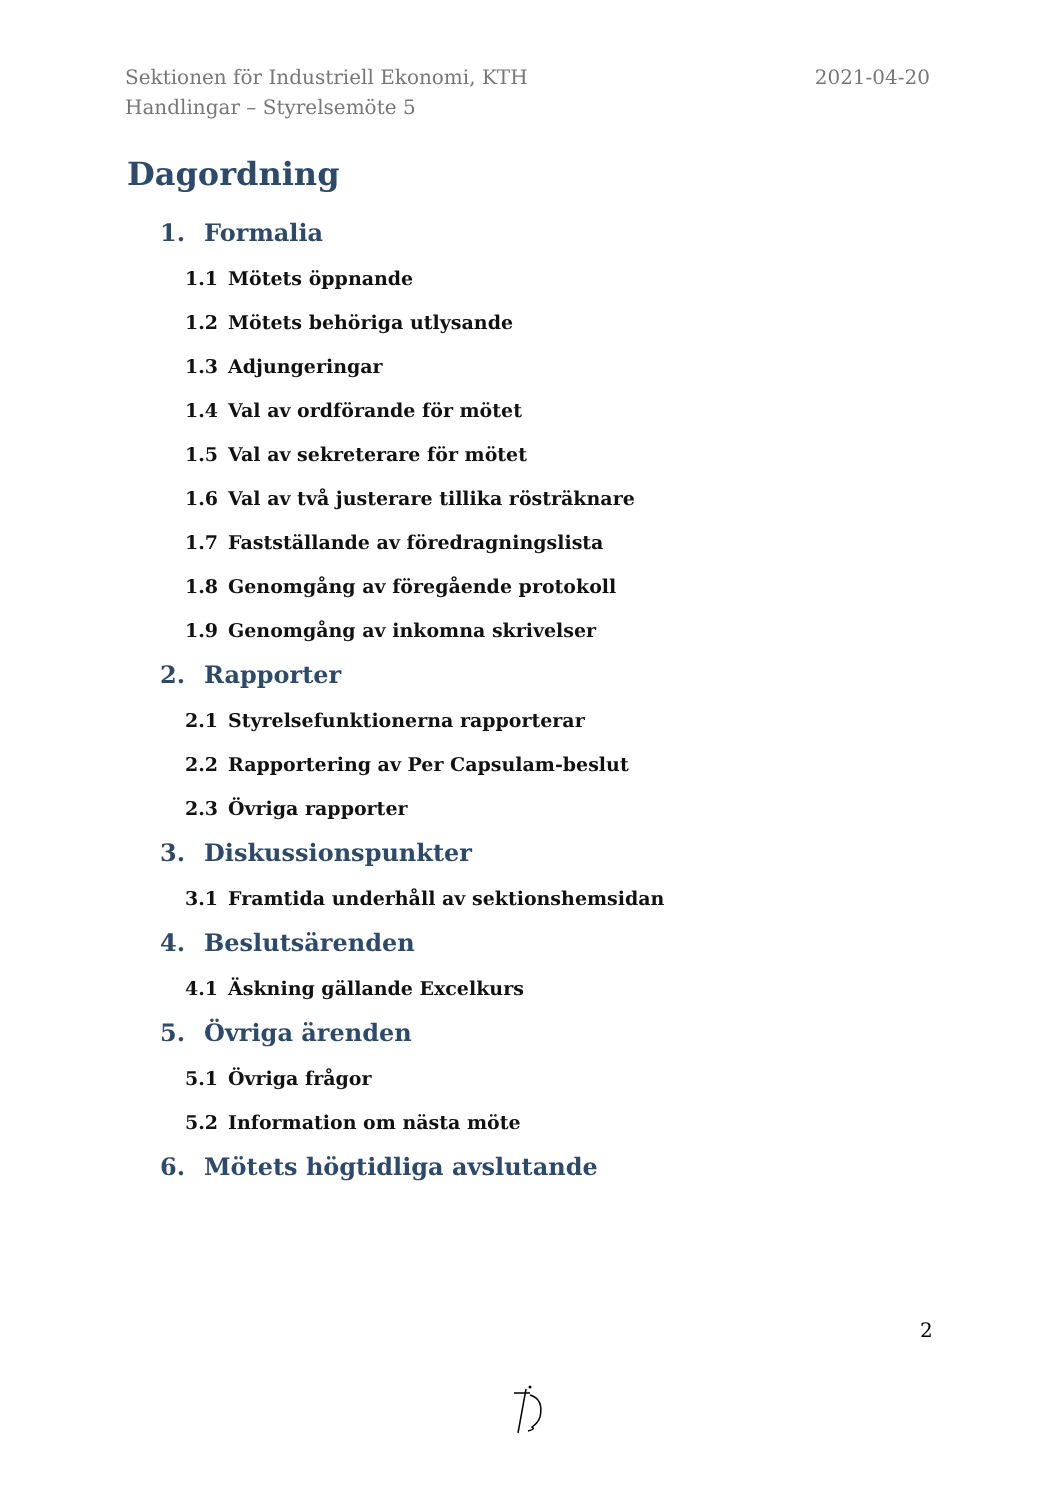2021-04-20 Sektionen för Industriell Ekonomi, KTH
Handlingar – Styrelsemöte 5
Dagordning
1. Formalia
1.1 Mötets öppnande
1.2 Mötets behöriga utlysande
1.3 Adjungeringar
1.4 Val av ordförande för mötet
1.5 Val av sekreterare för mötet
1.6 Val av två justerare tillika rösträknare
1.7 Fastställande av föredragningslista
1.8 Genomgång av föregående protokoll
1.9 Genomgång av inkomna skrivelser
2. Rapporter
2.1 Styrelsefunktionerna rapporterar
2.2 Rapportering av Per Capsulam-beslut
2.3 Övriga rapporter
3. Diskussionspunkter
3.1 Framtida underhåll av sektionshemsidan
4. Beslutsärenden
4.1 Äskning gällande Excelkurs
5. Övriga ärenden
5.1 Övriga frågor
5.2 Information om nästa möte
6. Mötets högtidliga avslutande
2